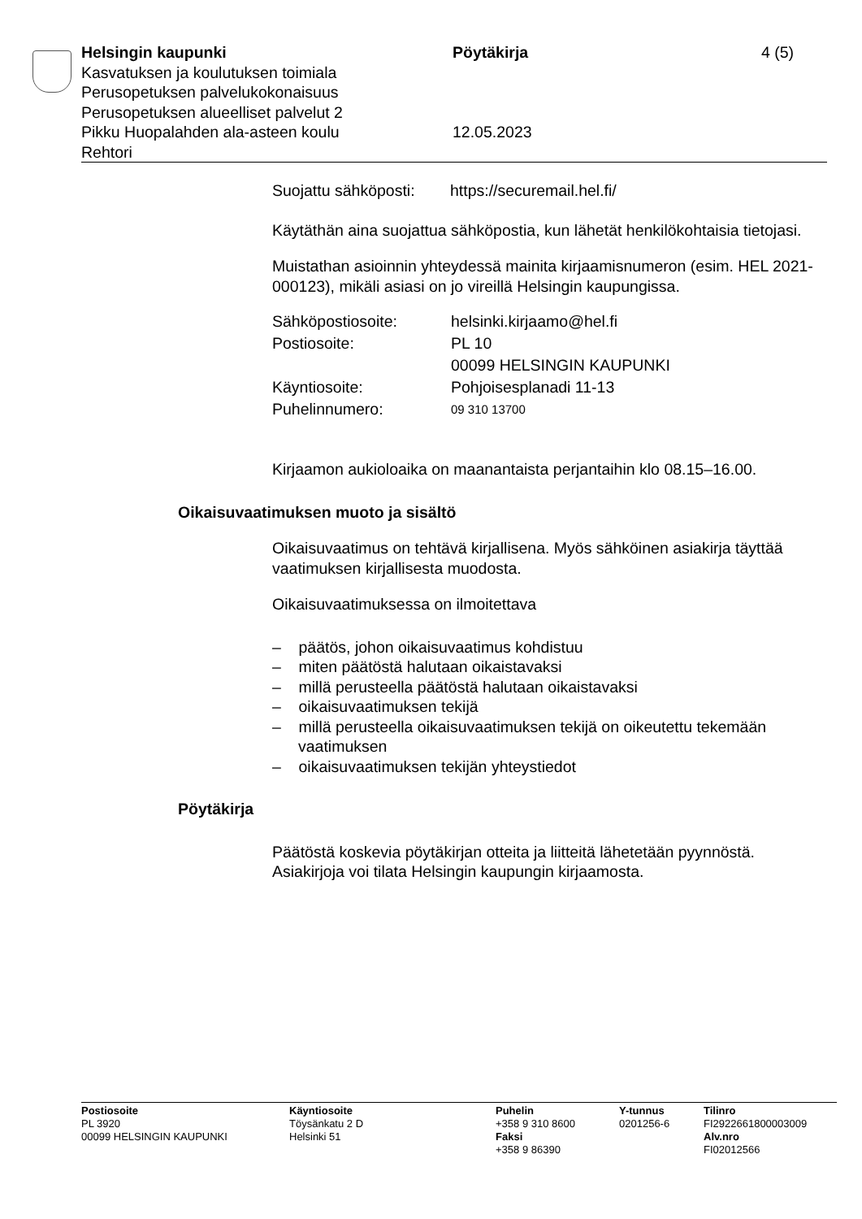Helsingin kaupunki
Kasvatuksen ja koulutuksen toimiala
Perusopetuksen palvelukokonaisuus
Perusopetuksen alueelliset palvelut 2
Pikku Huopalahden ala-asteen koulu
Rehtori
Pöytäkirja
12.05.2023
4 (5)
Suojattu sähköposti: https://securemail.hel.fi/
Käytäthän aina suojattua sähköpostia, kun lähetät henkilökohtaisia tietojasi.
Muistathan asioinnin yhteydessä mainita kirjaamisnumeron (esim. HEL 2021-000123), mikäli asiasi on jo vireillä Helsingin kaupungissa.
| Sähköpostiosoite: | helsinki.kirjaamo@hel.fi |
| Postiosoite: | PL 10 00099 HELSINGIN KAUPUNKI |
| Käyntiosoite: | Pohjoisesplanadi 11-13 |
| Puhelinnumero: | 09 310 13700 |
Kirjaamon aukioloaika on maanantaista perjantaihin klo 08.15–16.00.
Oikaisuvaatimuksen muoto ja sisältö
Oikaisuvaatimus on tehtävä kirjallisena. Myös sähköinen asiakirja täyttää vaatimuksen kirjallisesta muodosta.
Oikaisuvaatimuksessa on ilmoitettava
– päätös, johon oikaisuvaatimus kohdistuu
– miten päätöstä halutaan oikaistavaksi
– millä perusteella päätöstä halutaan oikaistavaksi
– oikaisuvaatimuksen tekijä
– millä perusteella oikaisuvaatimuksen tekijä on oikeutettu tekemään vaatimuksen
– oikaisuvaatimuksen tekijän yhteystiedot
Pöytäkirja
Päätöstä koskevia pöytäkirjan otteita ja liitteitä lähetetään pyynnöstä. Asiakirjoja voi tilata Helsingin kaupungin kirjaamosta.
Postiosoite
PL 3920
00099 HELSINGIN KAUPUNKI
Käyntiosoite
Töysänkatu 2 D
Helsinki 51
Puhelin
+358 9 310 8600
Faksi
+358 9 86390
Y-tunnus
0201256-6
Tilinro
FI2922661800003009
Alv.nro
FI02012566